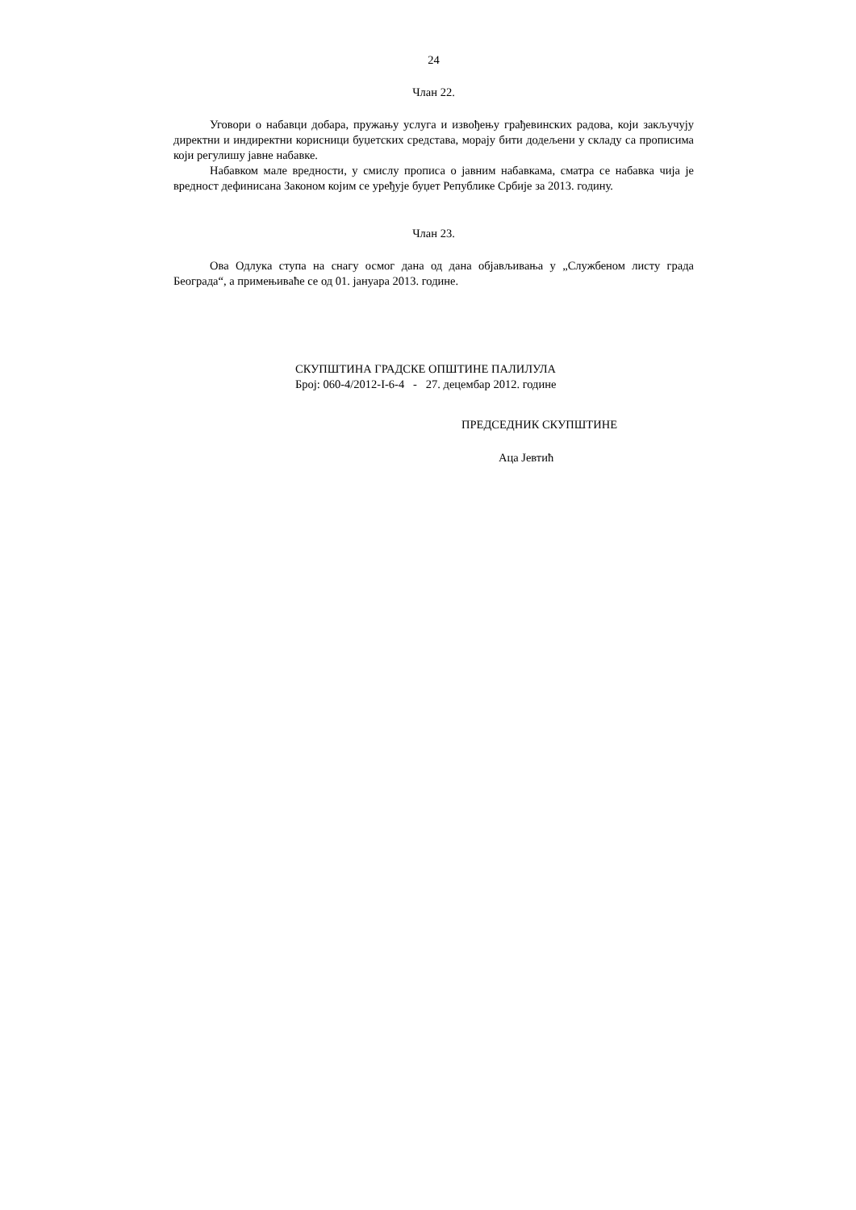24
Члан 22.
Уговори о набавци добара, пружању услуга и извођењу грађевинских радова, који закључују директни и индиректни корисници буџетских средстава, морају бити додељени у складу са прописима који регулишу јавне набавке.
Набавком мале вредности, у смислу прописа о јавним набавкама, сматра се набавка чија је вредност дефинисана Законом којим се уређује буџет Републике Србије за 2013. годину.
Члан 23.
Ова Одлука ступа на снагу осмог дана од дана објављивања у „Службеном листу града Београда“, а примењиваће се од 01. јануара 2013. године.
СКУПШТИНА ГРАДСКЕ ОПШТИНЕ ПАЛИЛУЛА
Број: 060-4/2012-I-6-4 - 27. децембар 2012. године
ПРЕДСЕДНИК СКУПШТИНЕ
Аца Јевтић